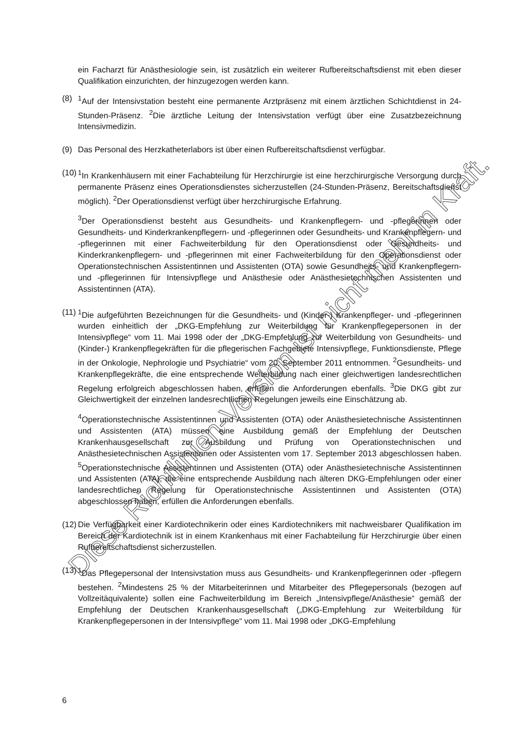ein Facharzt für Anästhesiologie sein, ist zusätzlich ein weiterer Rufbereitschaftsdienst mit eben dieser Qualifikation einzurichten, der hinzugezogen werden kann.
(8) <sup>1</sup> Auf der Intensivstation besteht eine permanente Arztpräsenz mit einem ärztlichen Schichtdienst in 24-Stunden-Präsenz. <sup>2</sup>Die ärztliche Leitung der Intensivstation verfügt über eine Zusatzbezeichnung Intensivmedizin.
(9) Das Personal des Herzkatheterlabors ist über einen Rufbereitschaftsdienst verfügbar.
(10)
<sup>1</sup> In Krankenhäusern mit einer Fachabteilung für Herzchirurgie ist eine herzchirurgische Versorgung durch permanente Präsenz eines Operationsdienstes sicherzustellen (24-Stunden-Präsenz, Bereitschaftsdienst möglich). <sup>2</sup>Der Operationsdienst verfügt über herzchirurgische Erfahrung.
<sup>3</sup> Der Operationsdienst besteht aus Gesundheits- und Krankenpflegern- und -pflegerinnen oder Gesundheits- und Kinderkrankenpflegern- und -pflegerinnen oder Gesundheits- und Krankenpflegern- und -pflegerinnen mit einer Fachweiterbildung für den Operationsdienst oder Gesundheits- und Kinderkrankenpflegern- und -pflegerinnen mit einer Fachweiterbildung für den Operationsdienst oder Operationstechnischen Assistentinnen und Assistenten (OTA) sowie Gesundheits- und Krankenpflegern- und -pflegerinnen für Intensivpflege und Anästhesie oder Anästhesietechnischen Assistenten und Assistentinnen (ATA).
(11)
<sup>1</sup> Die aufgeführten Bezeichnungen für die Gesundheits- und (Kinder-) Krankenpfleger- und -pflegerinnen wurden einheitlich der „DKG-Empfehlung zur Weiterbildung für Krankenpflegepersonen in der Intensivpflege“ vom 11. Mai 1998 oder der „DKG-Empfehlung zur Weiterbildung von Gesundheits- und (Kinder-) Krankenpflegekräften für die pflegerischen Fachgebiete Intensivpflege, Funktionsdienste, Pflege in der Onkologie, Nephrologie und Psychiatrie“ vom 20. September 2011 entnommen. <sup>2</sup>Gesundheits- und Krankenpflegekräfte, die eine entsprechende Weiterbildung nach einer gleichwertigen landesrechtlichen Regelung erfolgreich abgeschlossen haben, erfüllen die Anforderungen ebenfalls. <sup>3</sup>Die DKG gibt zur Gleichwertigkeit der einzelnen landesrechtlichen Regelungen jeweils eine Einschätzung ab.
<sup>4</sup> Operationstechnische Assistentinnen und Assistenten (OTA) oder Anästhesietechnische Assistentinnen und Assistenten (ATA) müssen eine Ausbildung gemäß der Empfehlung der Deutschen Krankenhausgesellschaft zur Ausbildung und Prüfung von Operationstechnischen und Anästhesietechnischen Assistentinnen oder Assistenten vom 17. September 2013 abgeschlossen haben. <sup>5</sup>Operationstechnische Assistentinnen und Assistenten (OTA) oder Anästhesietechnische Assistentinnen und Assistenten (ATA), die eine entsprechende Ausbildung nach älteren DKG-Empfehlungen oder einer landesrechtlichen Regelung für Operationstechnische Assistentinnen und Assistenten (OTA) abgeschlossen haben, erfüllen die Anforderungen ebenfalls.
(12)
Die Verfügbarkeit einer Kardiotechnikerin oder eines Kardiotechnikers mit nachweisbarer Qualifikation im Bereich der Kardiotechnik ist in einem Krankenhaus mit einer Fachabteilung für Herzchirurgie über einen Rufbereitschaftsdienst sicherzustellen.
(13)
<sup>1</sup> Das Pflegepersonal der Intensivstation muss aus Gesundheits- und Krankenpflegerinnen oder -pflegern bestehen. <sup>2</sup>Mindestens 25 % der Mitarbeiterinnen und Mitarbeiter des Pflegepersonals (bezogen auf Vollzeitäquivalente) sollen eine Fachweiterbildung im Bereich „Intensivpflege/Anästhesie“ gemäß der Empfehlung der Deutschen Krankenhausgesellschaft („DKG-Empfehlung zur Weiterbildung für Krankenpflegepersonen in der Intensivpflege“ vom 11. Mai 1998 oder „DKG-Empfehlung
Diese Richtlinien-Version ist nicht mehr in Kraft.
6